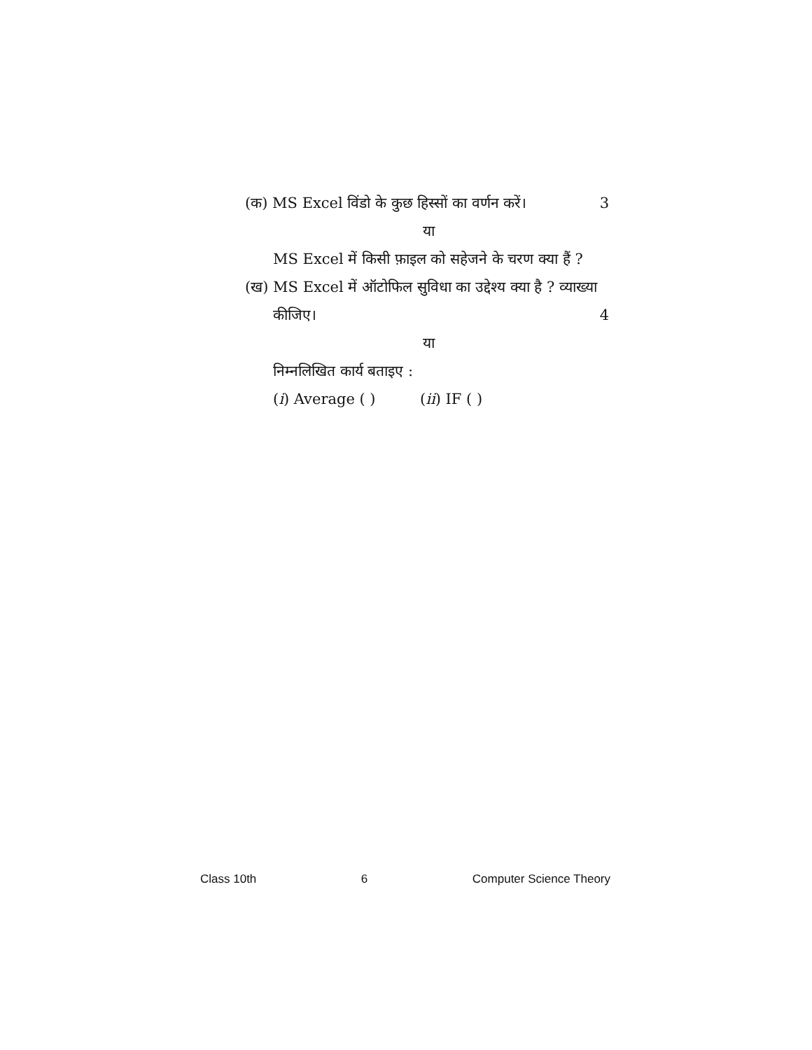(क) MS Excel विंडो के कुछ हिस्सों का वर्णन करें। 3
या
MS Excel में किसी फ़ाइल को सहेजने के चरण क्या हैं ?
(ख) MS Excel में ऑटोफिल सुविधा का उद्देश्य क्या है ? व्याख्या
कीजिए। 4
या
निम्नलिखित कार्य बताइए :
(i) Average ( ) (ii) IF ( )
Class 10th 6 Computer Science Theory